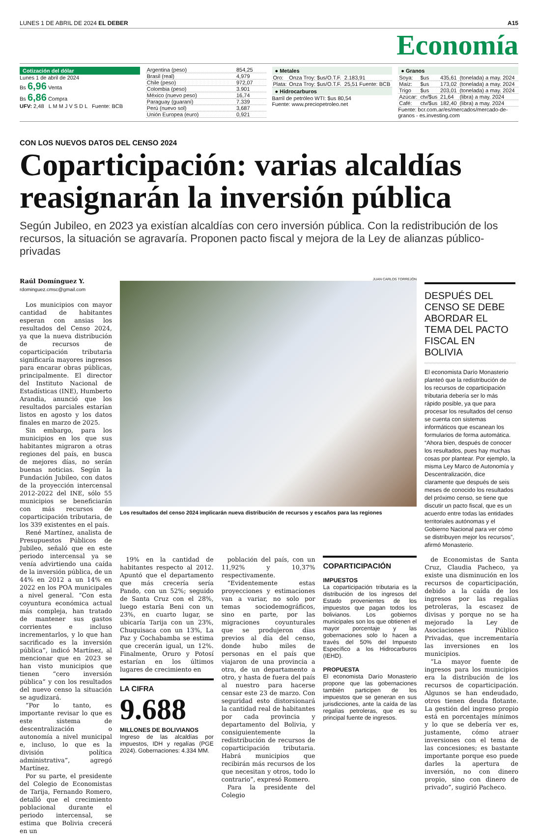LUNES 1 DE ABRIL DE 2024 EL DEBER A15
Economía
Cotización del dólar
Lunes 1 de abril de 2024
Bs 6,96 Venta
Bs 6,86 Compra
UFV: 2,48 L M M J V S D L Fuente: BCB
| Argentina (peso) | 854,25 |
| Brasil (real) | 4,979 |
| Chile (peso) | 972,07 |
| Colombia (peso) | 3.901 |
| México (nuevo peso) | 16,74 |
| Paraguay (guaraní) | 7.339 |
| Perú (nuevo sol) | 3,687 |
| Unión Europea (euro) | 0,921 |
● Metales
| Oro: | Onza Troy: $us/O.T.F. | 2.183,91 |
| Plata: | Onza Troy: $us/O.T.F. | 25,51 Fuente: BCB |
● Hidrocarburos
Barril de petróleo WTI: $us 80,54
Fuente: www.preciopetroleo.net
● Granos
| Soya: | $us | 435,61 | (tonelada) a may. 2024 |
| Maíz: | $us | 173,02 | (tonelada) a may. 2024 |
| Trigo | $us | 203,01 | (tonelada) a may. 2024 |
| Azúcar: | ctv/$us | 21,64 | (libra) a may. 2024 |
| Café: | ctv/$us | 182,40 | (libra) a may. 2024 |
Fuente: bcr.com.ar/es/mercados/mercado-de-granos - es.investing.com
CON LOS NUEVOS DATOS DEL CENSO 2024
Coparticipación: varias alcaldías reasignarán la inversión pública
Según Jubileo, en 2023 ya existían alcaldías con cero inversión pública. Con la redistribución de los recursos, la situación se agravaría. Proponen pacto fiscal y mejora de la Ley de alianzas público-privadas
Raúl Domínguez Y.
rdominguez.cmsc@gmail.com
Los municipios con mayor cantidad de habitantes esperan con ansias los resultados del Censo 2024, ya que la nueva distribución de recursos de coparticipación tributaria significaría mayores ingresos para encarar obras públicas, principalmente. El director del Instituto Nacional de Estadísticas (INE), Humberto Arandia, anunció que los resultados parciales estarían listos en agosto y los datos finales en marzo de 2025.
Sin embargo, para los municipios en los que sus habitantes migraron a otras regiones del país, en busca de mejores días, no serán buenas noticias. Según la Fundación Jubileo, con datos de la proyección intercensal 2012-2022 del INE, sólo 55 municipios se beneficiarán con más recursos de coparticipación tributaria, de los 339 existentes en el país.
René Martínez, analista de Presupuestos Públicos de Jubileo, señaló que en este periodo intercensal ya se venía advirtiendo una caída de la inversión pública, de un 44% en 2012 a un 14% en 2022 en los POA municipales a nivel general. “Con esta coyuntura económica actual más compleja, han tratado de mantener sus gastos corrientes e incluso incrementarlos, y lo que han sacrificado es la inversión pública”, indicó Martínez, al mencionar que en 2023 se han visto municipios que tienen “cero inversión pública” y con los resultados del nuevo censo la situación se agudizará.
“Por lo tanto, es importante revisar lo que es este sistema de descentralización o autonomía a nivel municipal e, incluso, lo que es la división política administrativa”, agregó Martínez.
Por su parte, el presidente del Colegio de Economistas de Tarija, Fernando Romero, detalló que el crecimiento poblacional durante el periodo intercensal, se estima que Bolivia crecerá en un
JUAN CARLOS TORREJÓN
Los resultados del censo 2024 implicarán nueva distribución de recursos y escaños para las regiones
DESPUÉS DEL CENSO SE DEBE ABORDAR EL TEMA DEL PACTO FISCAL EN BOLIVIA
El economista Darío Monasterio planteó que la redistribución de los recursos de coparticipación tributaria debería ser lo más rápido posible, ya que para procesar los resultados del censo se cuenta con sistemas informáticos que escanean los formularios de forma automática.
“Ahora bien, después de conocer los resultados, pues hay muchas cosas por plantear. Por ejemplo, la misma Ley Marco de Autonomía y Descentralización, dice claramente que después de seis meses de conocido los resultados del próximo censo, se tiene que discutir un pacto fiscal, que es un acuerdo entre todas las entidades territoriales autónomas y el Gobierno Nacional para ver cómo se distribuyen mejor los recursos”, afirmó Monasterio.
19% en la cantidad de habitantes respecto al 2012. Apuntó que el departamento que más crecería sería Pando, con un 52%; seguido de Santa Cruz con el 28%, luego estaría Beni con un 23%, en cuarto lugar, se ubicaría Tarija con un 23%, Chuquisaca con un 13%, La Paz y Cochabamba se estima que crecerán igual, un 12%. Finalmente, Oruro y Potosí estarían en los últimos lugares de crecimiento en
LA CIFRA
9.688
MILLONES DE BOLIVIANOS
Ingreso de las alcaldías por impuestos, IDH y regalías (PGE 2024). Gobernaciones: 4.334 MM.
población del país, con un 11,92% y 10,37% respectivamente.
“Evidentemente estas proyecciones y estimaciones van a variar, no solo por temas sociodemográficos, sino en parte, por las migraciones coyunturales que se produjeron días previos al día del censo, donde hubo miles de personas en el país que viajaron de una provincia a otra, de un departamento a otro, y hasta de fuera del país al nuestro para hacerse censar este 23 de marzo. Con seguridad esto distorsionará la cantidad real de habitantes por cada provincia y departamento del Bolivia, y consiguientemente la redistribución de recursos de coparticipación tributaria. Habrá municipios que recibirán más recursos de los que necesitan y otros, todo lo contrario”, expresó Romero.
Para la presidente del Colegio
COPARTICIPACIÓN
IMPUESTOS
La coparticipación tributaria es la distribución de los ingresos del Estado provenientes de los impuestos que pagan todos los bolivianos. Los gobiernos municipales son los que obtienen el mayor porcentaje y las gobernaciones solo lo hacen a través del 50% del Impuesto Específico a los Hidrocarburos (IEHD).
PROPUESTA
El economista Darío Monasterio propone que las gobernaciones también participen de los impuestos que se generan en sus jurisdicciones, ante la caída de las regalías petroleras, que es su principal fuente de ingresos.
de Economistas de Santa Cruz, Claudia Pacheco, ya existe una disminución en los recursos de coparticipación, debido a la caída de los ingresos por las regalías petroleras, la escasez de divisas y porque no se ha mejorado la Ley de Asociaciones Público Privadas, que incrementaría las inversiones en los municipios.
“La mayor fuente de ingresos para los municipios era la distribución de los recursos de coparticipación. Algunos se han endeudado, otros tienen deuda flotante. La gestión del ingreso propio está en porcentajes mínimos y lo que se debería ver es, justamente, cómo atraer inversiones con el tema de las concesiones; es bastante importante porque eso puede darles la apertura de inversión, no con dinero propio, sino con dinero de privado”, sugirió Pacheco.